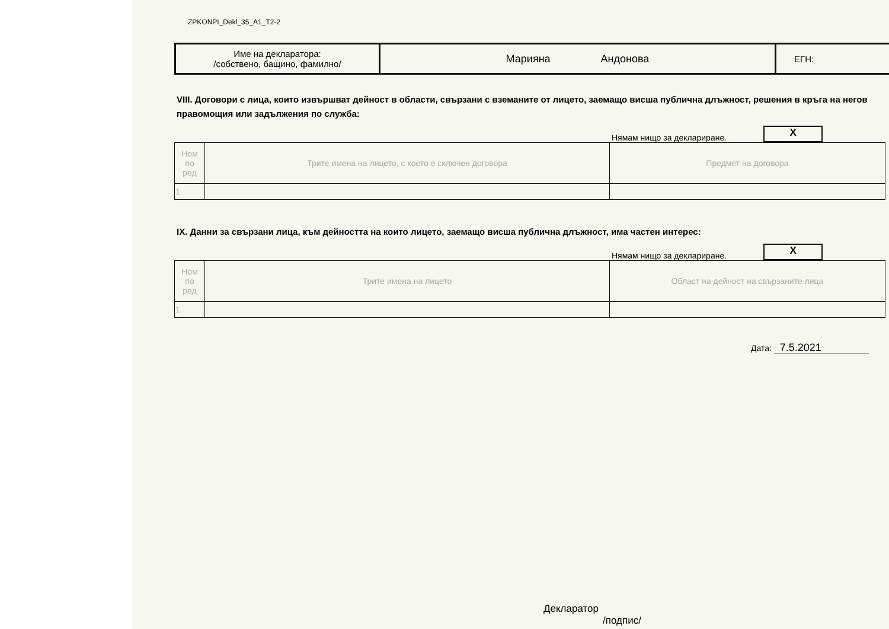ZPKONPI_Dekl_35_A1_T2-2
| Име на декларатора: /собствено, бащино, фамилно/ | Марияна Андонова | ЕГН: |
VIII. Договори с лица, които извършват дейност в области, свързани с вземаните от лицето, заемащо висша публична длъжност, решения в кръга на негов
правомощия или задължения по служба:
Нямам нищо за деклариране. X
| Ном по ред | Трите имена на лицето, с което е сключен договора | Предмет на договора |
| 1. | | |
IX. Данни за свързани лица, към дейността на които лицето, заемащо висша публична длъжност, има частен интерес:
Нямам нищо за деклариране. X
| Ном по ред | Трите имена на лицето | Област на дейност на свързаните лица |
| 1. | | |
Дата: 7.5.2021
Декларатор
/подпис/